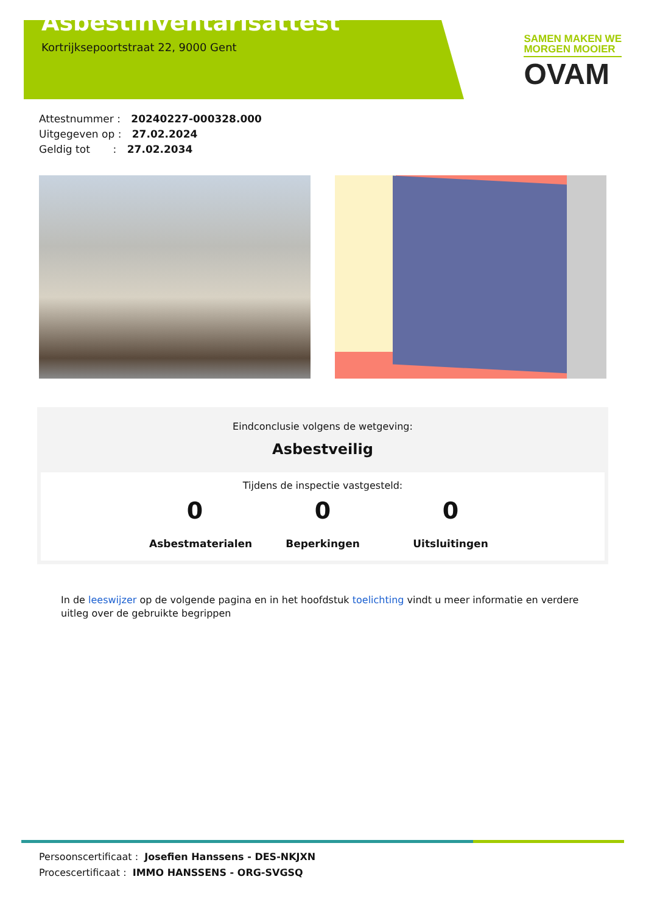Asbestinventarisattest
Kortrijksepoortstraat 22, 9000 Gent
SAMEN MAKEN WE
MORGEN MOOIER
OVAM
Attestnummer : 20240227-000328.000
Uitgegeven op : 27.02.2024
Geldig tot : 27.02.2034
Eindconclusie volgens de wetgeving:
Asbestveilig
Tijdens de inspectie vastgesteld:
0
Asbestmaterialen
0
Beperkingen
0
Uitsluitingen
In de leeswijzer op de volgende pagina en in het hoofdstuk toelichting vindt u meer informatie en verdere uitleg over de gebruikte begrippen
Persoonscertificaat : Josefien Hanssens - DES-NKJXN
Procescertificaat : IMMO HANSSENS - ORG-SVGSQ